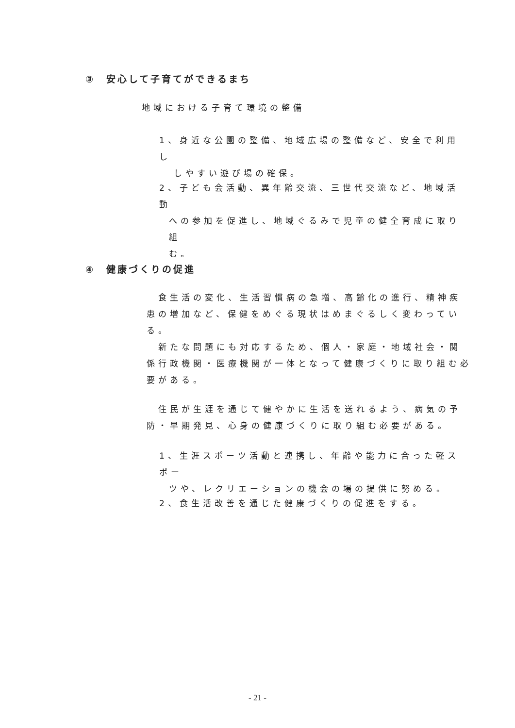③　安心して子育てができるまち
地域における子育て環境の整備
1、身近な公園の整備、地域広場の整備など、安全で利用し
しやすい遊び場の確保。
2、子ども会活動、異年齢交流、三世代交流など、地域活動
への参加を促進し、地域ぐるみで児童の健全育成に取り組
む。
④　健康づくりの促進
　食生活の変化、生活習慣病の急増、高齢化の進行、精神疾患の増加など、保健をめぐる現状はめまぐるしく変わっている。
　新たな問題にも対応するため、個人・家庭・地域社会・関係行政機関・医療機関が一体となって健康づくりに取り組む必要がある。
　住民が生涯を通じて健やかに生活を送れるよう、病気の予防・早期発見、心身の健康づくりに取り組む必要がある。
1、生涯スポーツ活動と連携し、年齢や能力に合った軽スポー
ツや、レクリエーションの機会の場の提供に努める。
2、食生活改善を通じた健康づくりの促進をする。
- 21 -